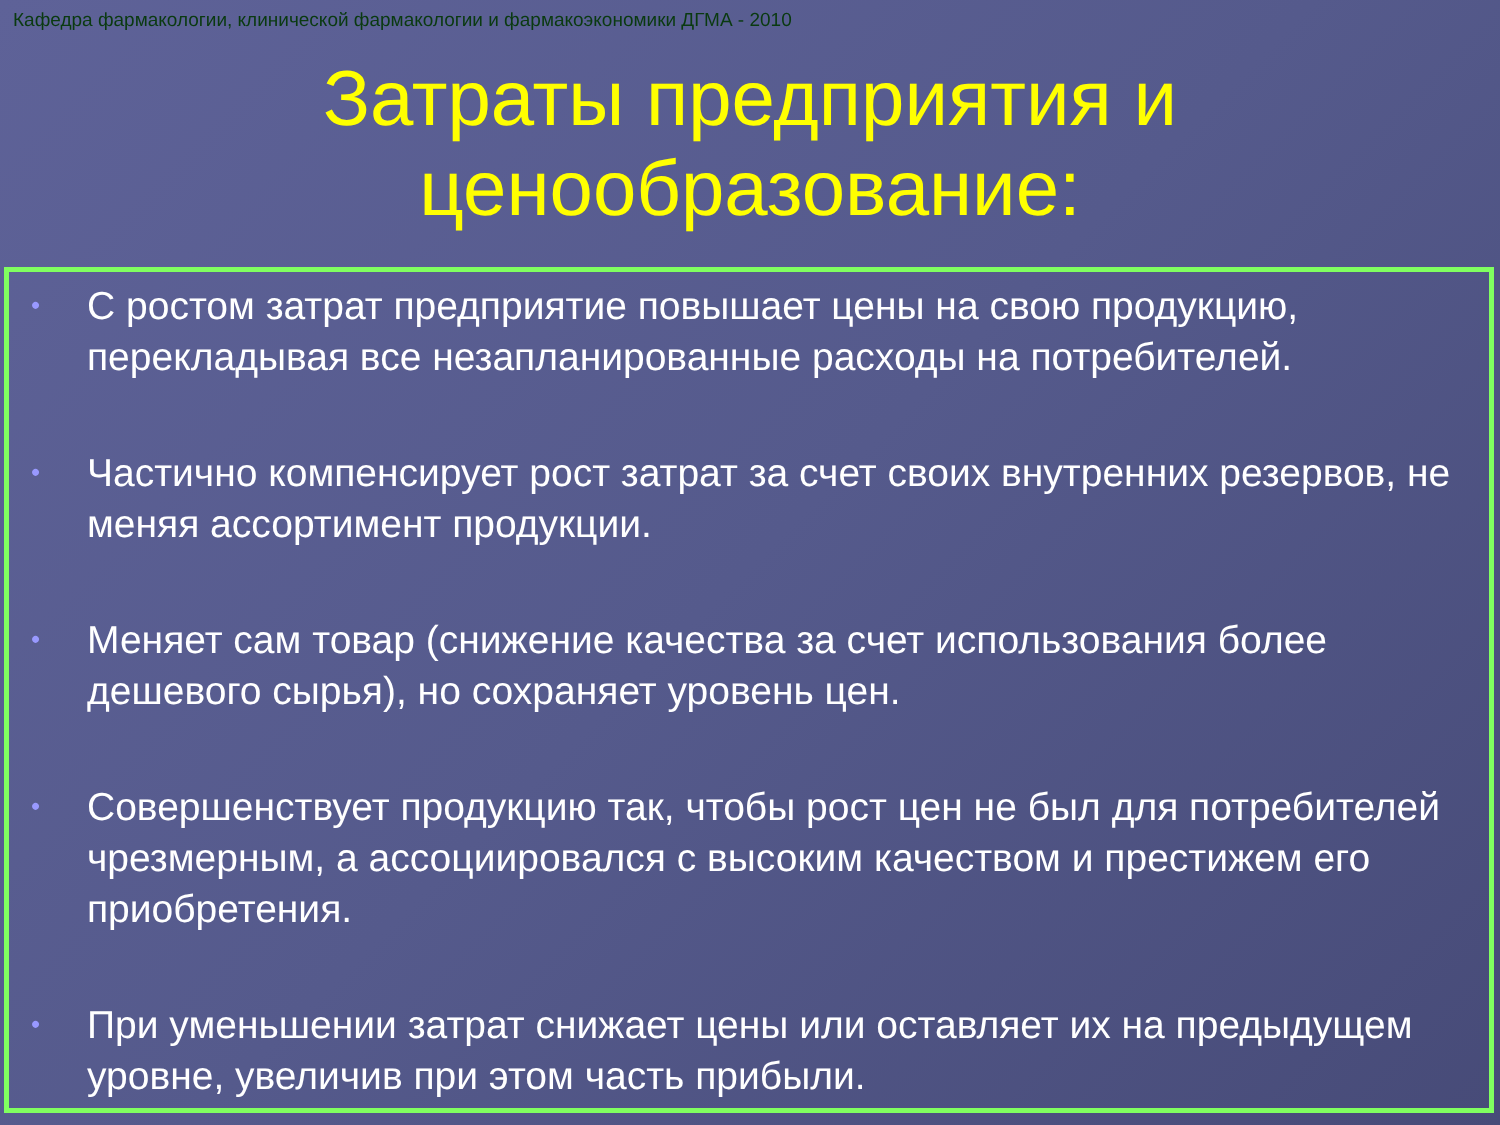Кафедра фармакологии, клинической фармакологии и фармакоэкономики ДГМА - 2010
Затраты предприятия и
ценообразование:
• С ростом затрат предприятие повышает цены на свою продукцию, перекладывая все незапланированные расходы на потребителей.
• Частично компенсирует рост затрат за счет своих внутренних резервов, не меняя ассортимент продукции.
• Меняет сам товар (снижение качества за счет использования более дешевого сырья), но сохраняет уровень цен.
• Совершенствует продукцию так, чтобы рост цен не был для потребителей чрезмерным, а ассоциировался с высоким качеством и престижем его приобретения.
• При уменьшении затрат снижает цены или оставляет их на предыдущем уровне, увеличив при этом часть прибыли.